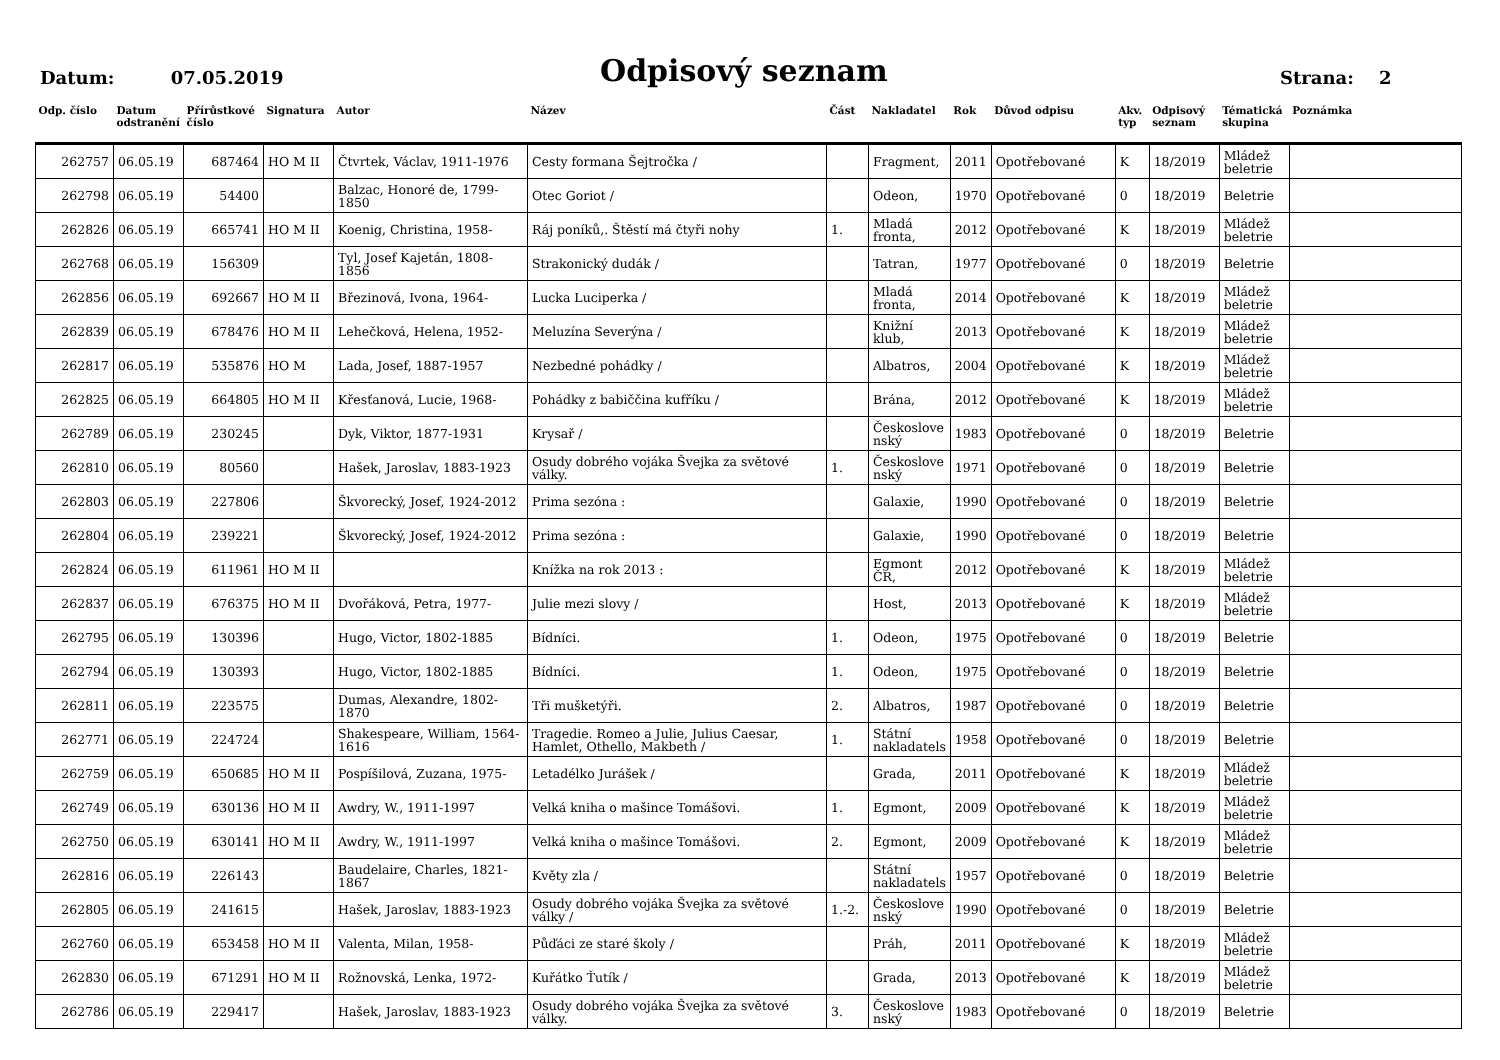Datum: 07.05.2019
Odpisový seznam
Strana: 2
| Odp. číslo | Datum odstranění | Přírůstkové číslo | Signatura | Autor | Název | Část | Nakladatel | Rok | Důvod odpisu | Akv. typ | Odpisový seznam | Tématická skupina | Poznámka |
| --- | --- | --- | --- | --- | --- | --- | --- | --- | --- | --- | --- | --- | --- |
| 262757 | 06.05.19 | 687464 | HO M II | Čtvrtek, Václav, 1911-1976 | Cesty formana Šejtročka / | | Fragment, | 2011 | Opotřebované | K | 18/2019 | Mládež beletrie | |
| 262798 | 06.05.19 | 54400 | | Balzac, Honoré de, 1799-1850 | Otec Goriot / | | Odeon, | 1970 | Opotřebované | 0 | 18/2019 | Beletrie | |
| 262826 | 06.05.19 | 665741 | HO M II | Koenig, Christina, 1958- | Ráj poníků,. Štěstí má čtyři nohy | 1. | Mladá fronta, | 2012 | Opotřebované | K | 18/2019 | Mládež beletrie | |
| 262768 | 06.05.19 | 156309 | | Tyl, Josef Kajetán, 1808-1856 | Strakonický dudák / | | Tatran, | 1977 | Opotřebované | 0 | 18/2019 | Beletrie | |
| 262856 | 06.05.19 | 692667 | HO M II | Březinová, Ivona, 1964- | Lucka Luciperka / | | Mladá fronta, | 2014 | Opotřebované | K | 18/2019 | Mládež beletrie | |
| 262839 | 06.05.19 | 678476 | HO M II | Lehečková, Helena, 1952- | Meluzína Severýna / | | Knižní klub, | 2013 | Opotřebované | K | 18/2019 | Mládež beletrie | |
| 262817 | 06.05.19 | 535876 | HO M | Lada, Josef, 1887-1957 | Nezbedné pohádky / | | Albatros, | 2004 | Opotřebované | K | 18/2019 | Mládež beletrie | |
| 262825 | 06.05.19 | 664805 | HO M II | Křesťanová, Lucie, 1968- | Pohádky z babiččina kufříku / | | Brána, | 2012 | Opotřebované | K | 18/2019 | Mládež beletrie | |
| 262789 | 06.05.19 | 230245 | | Dyk, Viktor, 1877-1931 | Krysař / | | Českoslove nský | 1983 | Opotřebované | 0 | 18/2019 | Beletrie | |
| 262810 | 06.05.19 | 80560 | | Hašek, Jaroslav, 1883-1923 | Osudy dobrého vojáka Švejka za světové války. | 1. | Českoslove nský | 1971 | Opotřebované | 0 | 18/2019 | Beletrie | |
| 262803 | 06.05.19 | 227806 | | Škvorecký, Josef, 1924-2012 | Prima sezóna : | | Galaxie, | 1990 | Opotřebované | 0 | 18/2019 | Beletrie | |
| 262804 | 06.05.19 | 239221 | | Škvorecký, Josef, 1924-2012 | Prima sezóna : | | Galaxie, | 1990 | Opotřebované | 0 | 18/2019 | Beletrie | |
| 262824 | 06.05.19 | 611961 | HO M II | | Knížka na rok 2013 : | | Egmont ČR, | 2012 | Opotřebované | K | 18/2019 | Mládež beletrie | |
| 262837 | 06.05.19 | 676375 | HO M II | Dvořáková, Petra, 1977- | Julie mezi slovy / | | Host, | 2013 | Opotřebované | K | 18/2019 | Mládež beletrie | |
| 262795 | 06.05.19 | 130396 | | Hugo, Victor, 1802-1885 | Bídníci. | 1. | Odeon, | 1975 | Opotřebované | 0 | 18/2019 | Beletrie | |
| 262794 | 06.05.19 | 130393 | | Hugo, Victor, 1802-1885 | Bídníci. | 1. | Odeon, | 1975 | Opotřebované | 0 | 18/2019 | Beletrie | |
| 262811 | 06.05.19 | 223575 | | Dumas, Alexandre, 1802-1870 | Tři mušketýři. | 2. | Albatros, | 1987 | Opotřebované | 0 | 18/2019 | Beletrie | |
| 262771 | 06.05.19 | 224724 | | Shakespeare, William, 1564-1616 | Tragedie. Romeo a Julie, Julius Caesar, Hamlet, Othello, Makbeth / | 1. | Státní nakladatels | 1958 | Opotřebované | 0 | 18/2019 | Beletrie | |
| 262759 | 06.05.19 | 650685 | HO M II | Pospíšilová, Zuzana, 1975- | Letadélko Jurášek / | | Grada, | 2011 | Opotřebované | K | 18/2019 | Mládež beletrie | |
| 262749 | 06.05.19 | 630136 | HO M II | Awdry, W., 1911-1997 | Velká kniha o mašince Tomášovi. | 1. | Egmont, | 2009 | Opotřebované | K | 18/2019 | Mládež beletrie | |
| 262750 | 06.05.19 | 630141 | HO M II | Awdry, W., 1911-1997 | Velká kniha o mašince Tomášovi. | 2. | Egmont, | 2009 | Opotřebované | K | 18/2019 | Mládež beletrie | |
| 262816 | 06.05.19 | 226143 | | Baudelaire, Charles, 1821-1867 | Květy zla / | | Státní nakladatels | 1957 | Opotřebované | 0 | 18/2019 | Beletrie | |
| 262805 | 06.05.19 | 241615 | | Hašek, Jaroslav, 1883-1923 | Osudy dobrého vojáka Švejka za světové války / | 1.-2. | Českoslove nský | 1990 | Opotřebované | 0 | 18/2019 | Beletrie | |
| 262760 | 06.05.19 | 653458 | HO M II | Valenta, Milan, 1958- | Půďáci ze staré školy / | | Práh, | 2011 | Opotřebované | K | 18/2019 | Mládež beletrie | |
| 262830 | 06.05.19 | 671291 | HO M II | Rožnovská, Lenka, 1972- | Kuřátko Ťutík / | | Grada, | 2013 | Opotřebované | K | 18/2019 | Mládež beletrie | |
| 262786 | 06.05.19 | 229417 | | Hašek, Jaroslav, 1883-1923 | Osudy dobrého vojáka Švejka za světové války. | 3. | Českoslove nský | 1983 | Opotřebované | 0 | 18/2019 | Beletrie | |